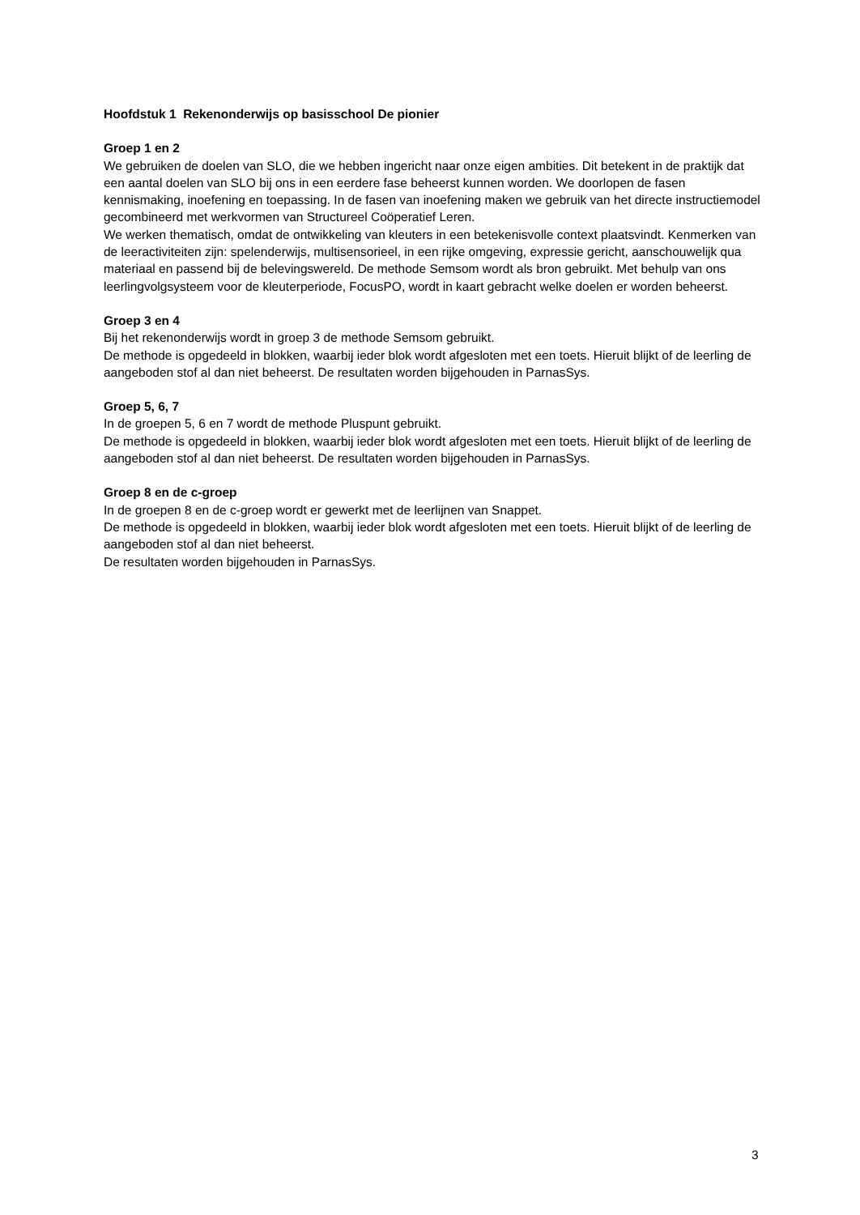Hoofdstuk 1 Rekenonderwijs op basisschool De pionier
Groep 1 en 2
We gebruiken de doelen van SLO, die we hebben ingericht naar onze eigen ambities. Dit betekent in de praktijk dat een aantal doelen van SLO bij ons in een eerdere fase beheerst kunnen worden. We doorlopen de fasen kennismaking, inoefening en toepassing. In de fasen van inoefening maken we gebruik van het directe instructiemodel gecombineerd met werkvormen van Structureel Coöperatief Leren.
We werken thematisch, omdat de ontwikkeling van kleuters in een betekenisvolle context plaatsvindt. Kenmerken van de leeractiviteiten zijn: spelenderwijs, multisensorieel, in een rijke omgeving, expressie gericht, aanschouwelijk qua materiaal en passend bij de belevingswereld. De methode Semsom wordt als bron gebruikt. Met behulp van ons leerlingvolgsysteem voor de kleuterperiode, FocusPO, wordt in kaart gebracht welke doelen er worden beheerst.
Groep 3 en 4
Bij het rekenonderwijs wordt in groep 3 de methode Semsom gebruikt.
De methode is opgedeeld in blokken, waarbij ieder blok wordt afgesloten met een toets. Hieruit blijkt of de leerling de aangeboden stof al dan niet beheerst. De resultaten worden bijgehouden in ParnasSys.
Groep 5, 6, 7
In de groepen 5, 6 en 7 wordt de methode Pluspunt gebruikt.
De methode is opgedeeld in blokken, waarbij ieder blok wordt afgesloten met een toets. Hieruit blijkt of de leerling de aangeboden stof al dan niet beheerst. De resultaten worden bijgehouden in ParnasSys.
Groep 8 en de c-groep
In de groepen 8 en de c-groep wordt er gewerkt met de leerlijnen van Snappet.
De methode is opgedeeld in blokken, waarbij ieder blok wordt afgesloten met een toets. Hieruit blijkt of de leerling de aangeboden stof al dan niet beheerst.
De resultaten worden bijgehouden in ParnasSys.
3